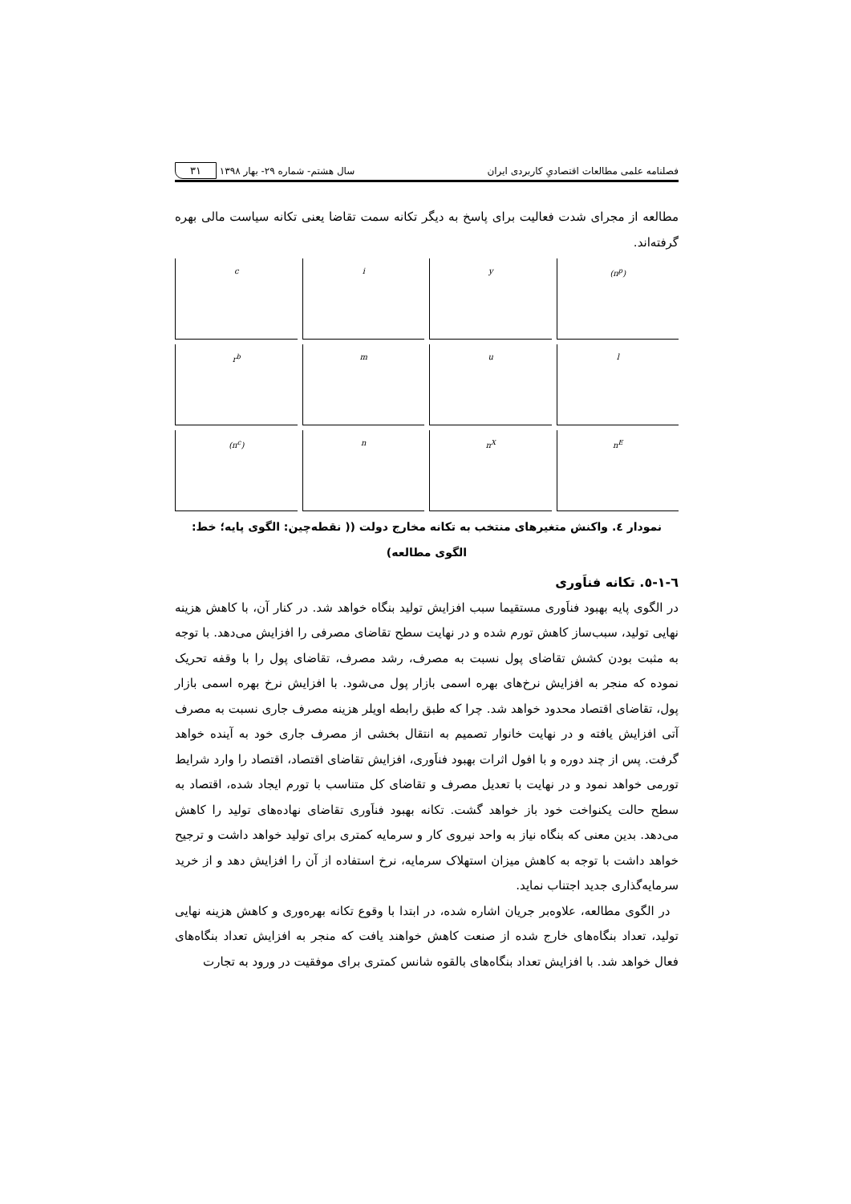فصلنامه علمی مطالعات اقتصادیِ کاربردی ایران سال هشتم- شماره ۲۹- بهار ۱۳۹۸ ۳۱
مطالعه از مجرای شدت فعالیت برای پاسخ به دیگر تکانه سمت تقاضا یعنی تکانه سیاست مالی بهره گرفته‌اند.
c
i
y
(π<sup>p</sup>)
r<sup>b</sup>
m
u
l
(π<sup>c</sup>)
n
n<sup>X</sup>
n<sup>E</sup>
نمودار ٤. واکنش متغیرهای منتخب به تکانه مخارج دولت (( نقطه‌چین: الگوی پایه؛ خط: الگوی مطالعه)
٦-١-٥. تکانه فناَوری
در الگوی پایه بهبود فناَوری مستقیما سبب افزایش تولید بنگاه خواهد شد. در کنار آن، با کاهش هزینه نهایی تولید، سبب‌ساز کاهش تورم شده و در نهایت سطح تقاضای مصرفی را افزایش می‌دهد. با توجه به مثبت بودن کشش تقاضای پول نسبت به مصرف، رشد مصرف، تقاضای پول را با وقفه تحریک نموده که منجر به افزایش نرخ‌های بهره اسمی بازار پول می‌شود. با افزایش نرخ بهره اسمی بازار پول، تقاضای اقتصاد محدود خواهد شد. چرا که طبق رابطه اویلر هزینه مصرف جاری نسبت به مصرف آتی افزایش یافته و در نهایت خانوار تصمیم به انتقال بخشی از مصرف جاری خود به آینده خواهد گرفت. پس از چند دوره و با افول اثرات بهبود فناَوری، افزایش تقاضای اقتصاد، اقتصاد را وارد شرایط تورمی خواهد نمود و در نهایت با تعدیل مصرف و تقاضای کل متناسب با تورم ایجاد شده، اقتصاد به سطح حالت یکنواخت خود باز خواهد گشت. تکانه بهبود فناَوری تقاضای نهاده‌های تولید را کاهش می‌دهد. بدین معنی که بنگاه نیاز به واحد نیروی کار و سرمایه کمتری برای تولید خواهد داشت و ترجیح خواهد داشت با توجه به کاهش میزان استهلاک سرمایه، نرخ استفاده از آن را افزایش دهد و از خرید سرمایه‌گذاری جدید اجتناب نماید.
در الگوی مطالعه، علاوه‌بر جریان اشاره شده، در ابتدا با وقوع تکانه بهره‌وری و کاهش هزینه نهایی تولید، تعداد بنگاه‌های خارج شده از صنعت کاهش خواهند یافت که منجر به افزایش تعداد بنگاه‌های فعال خواهد شد. با افزایش تعداد بنگاه‌های بالقوه شانس کمتری برای موفقیت در ورود به تجارت